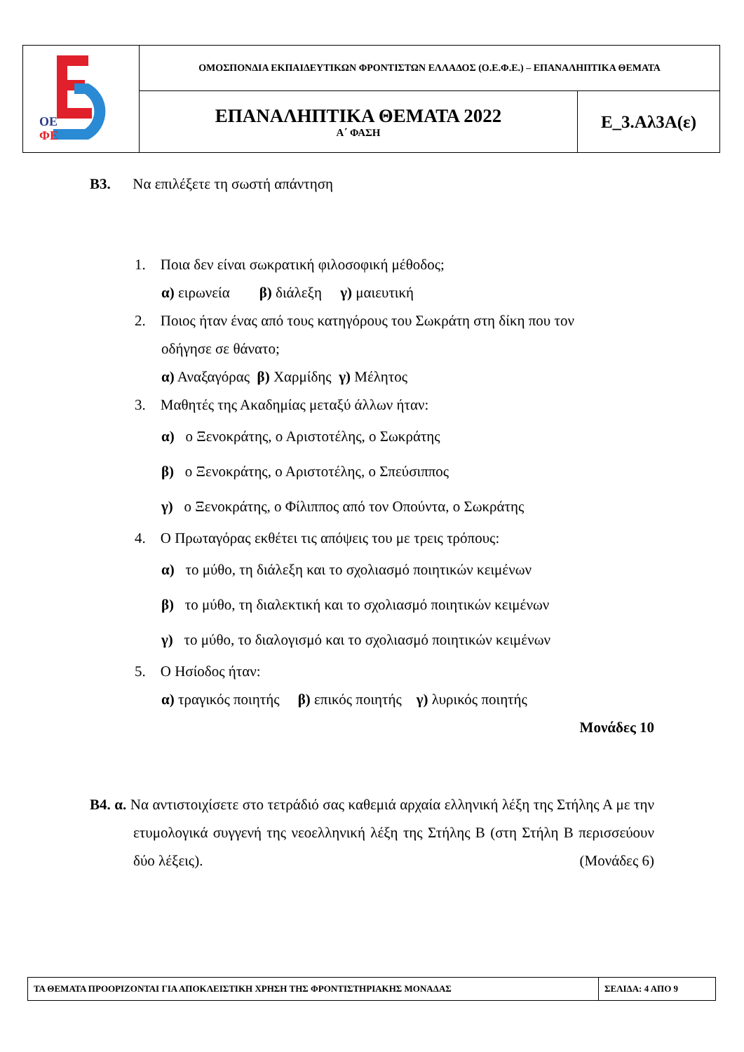| ΟΕ ΦΕ | ΟΜΟΣΠΟΝΔΙΑ ΕΚΠΑΙΔΕΥΤΙΚΩΝ ΦΡΟΝΤΙΣΤΩΝ ΕΛΛΑΔΟΣ (Ο.Ε.Φ.Ε.) – ΕΠΑΝΑΛΗΠΤΙΚΑ ΘΕΜΑΤΑ | |
| | ΕΠΑΝΑΛΗΠΤΙΚΑ ΘΕΜΑΤΑ 2022 Α΄ ΦΑΣΗ | Ε_3.Αλ3Α(ε) |
Β3. Να επιλέξετε τη σωστή απάντηση
1. Ποια δεν είναι σωκρατική φιλοσοφική μέθοδος;
α) ειρωνεία β) διάλεξη γ) μαιευτική
2. Ποιος ήταν ένας από τους κατηγόρους του Σωκράτη στη δίκη που τον
οδήγησε σε θάνατο;
α) Αναξαγόρας β) Χαρμίδης γ) Μέλητος
3. Μαθητές της Ακαδημίας μεταξύ άλλων ήταν:
α) ο Ξενοκράτης, ο Αριστοτέλης, ο Σωκράτης
β) ο Ξενοκράτης, ο Αριστοτέλης, ο Σπεύσιππος
γ) ο Ξενοκράτης, ο Φίλιππος από τον Οπούντα, ο Σωκράτης
4. Ο Πρωταγόρας εκθέτει τις απόψεις του με τρεις τρόπους:
α) το μύθο, τη διάλεξη και το σχολιασμό ποιητικών κειμένων
β) το μύθο, τη διαλεκτική και το σχολιασμό ποιητικών κειμένων
γ) το μύθο, το διαλογισμό και το σχολιασμό ποιητικών κειμένων
5. Ο Ησίοδος ήταν:
α) τραγικός ποιητής β) επικός ποιητής γ) λυρικός ποιητής
Μονάδες 10
Β4. α. Να αντιστοιχίσετε στο τετράδιό σας καθεμιά αρχαία ελληνική λέξη της Στήλης Α με την ετυμολογικά συγγενή της νεοελληνική λέξη της Στήλης Β (στη Στήλη Β περισσεύουν δύο λέξεις). (Μονάδες 6)
| ΤΑ ΘΕΜΑΤΑ ΠΡΟΟΡΙΖΟΝΤΑΙ ΓΙΑ ΑΠΟΚΛΕΙΣΤΙΚΗ ΧΡΗΣΗ ΤΗΣ ΦΡΟΝΤΙΣΤΗΡΙΑΚΗΣ ΜΟΝΑΔΑΣ | ΣΕΛΙΔΑ: 4 ΑΠΟ 9 |